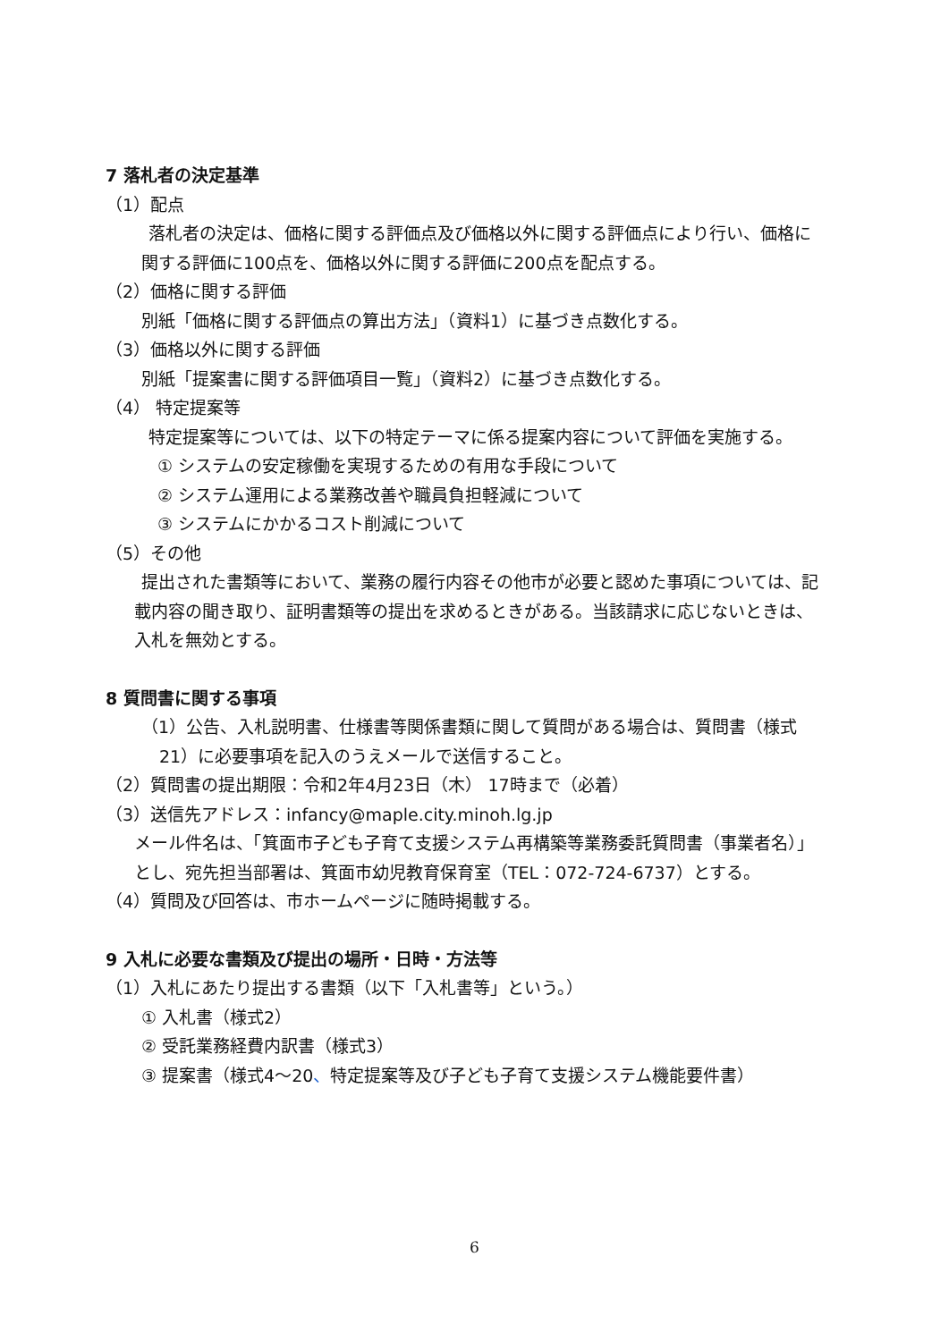7 落札者の決定基準
（1）配点
落札者の決定は、価格に関する評価点及び価格以外に関する評価点により行い、価格に関する評価に100点を、価格以外に関する評価に200点を配点する。
（2）価格に関する評価
別紙「価格に関する評価点の算出方法」（資料1）に基づき点数化する。
（3）価格以外に関する評価
別紙「提案書に関する評価項目一覧」（資料2）に基づき点数化する。
（4） 特定提案等
特定提案等については、以下の特定テーマに係る提案内容について評価を実施する。
① システムの安定稼働を実現するための有用な手段について
② システム運用による業務改善や職員負担軽減について
③ システムにかかるコスト削減について
（5）その他
提出された書類等において、業務の履行内容その他市が必要と認めた事項については、記載内容の聞き取り、証明書類等の提出を求めるときがある。当該請求に応じないときは、入札を無効とする。
8 質問書に関する事項
（1）公告、入札説明書、仕様書等関係書類に関して質問がある場合は、質問書（様式21）に必要事項を記入のうえメールで送信すること。
（2）質問書の提出期限：令和2年4月23日（木） 17時まで（必着）
（3）送信先アドレス：infancy@maple.city.minoh.lg.jp
メール件名は、「箕面市子ども子育て支援システム再構築等業務委託質問書（事業者名）」とし、宛先担当部署は、箕面市幼児教育保育室（TEL：072-724-6737）とする。
（4）質問及び回答は、市ホームページに随時掲載する。
9 入札に必要な書類及び提出の場所・日時・方法等
（1）入札にあたり提出する書類（以下「入札書等」という。）
① 入札書（様式2）
② 受託業務経費内訳書（様式3）
③ 提案書（様式4～20、特定提案等及び子ども子育て支援システム機能要件書）
6